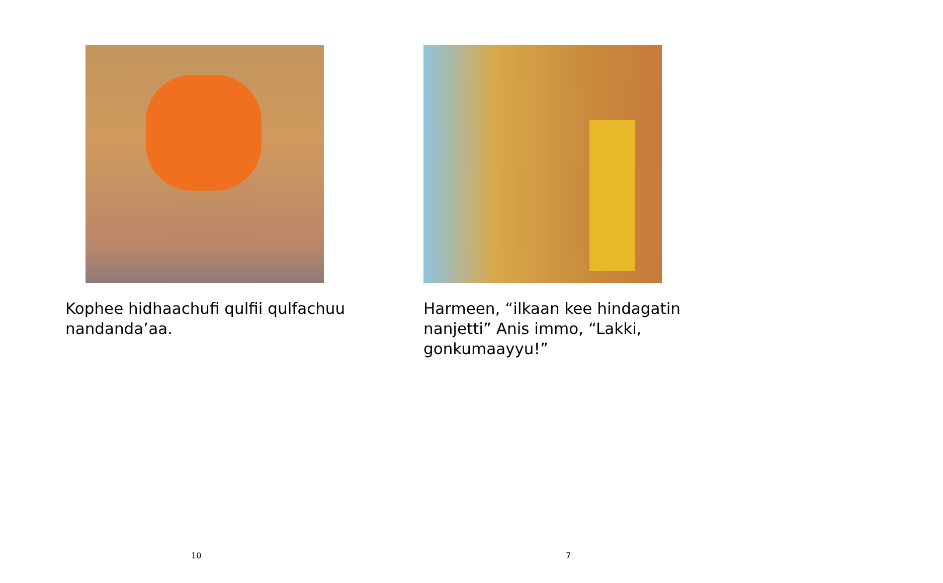Kophee hidhaachufi qulfii qulfachuu nandanda’aa.
10
Harmeen, “ilkaan kee hindagatin nanjetti” Anis immo, “Lakki, gonkumaayyu!”
7